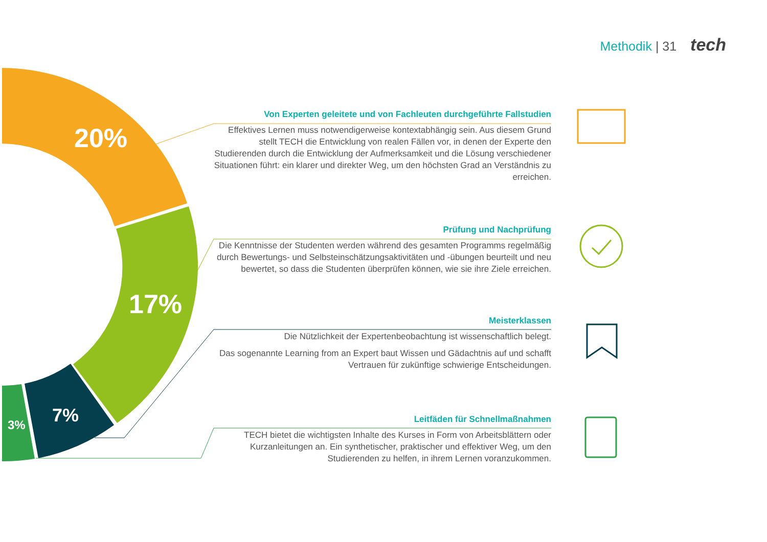Methodik | 31 tech
20%
17%
7%
3%
Von Experten geleitete und von Fachleuten durchgeführte Fallstudien
Effektives Lernen muss notwendigerweise kontextabhängig sein. Aus diesem Grund stellt TECH die Entwicklung von realen Fällen vor, in denen der Experte den Studierenden durch die Entwicklung der Aufmerksamkeit und die Lösung verschiedener Situationen führt: ein klarer und direkter Weg, um den höchsten Grad an Verständnis zu erreichen.
Prüfung und Nachprüfung
Die Kenntnisse der Studenten werden während des gesamten Programms regelmäßig durch Bewertungs- und Selbsteinschätzungsaktivitäten und -übungen beurteilt und neu bewertet, so dass die Studenten überprüfen können, wie sie ihre Ziele erreichen.
Meisterklassen
Die Nützlichkeit der Expertenbeobachtung ist wissenschaftlich belegt.
Das sogenannte Learning from an Expert baut Wissen und Gädachtnis auf und schafft Vertrauen für zukünftige schwierige Entscheidungen.
Leitfäden für Schnellmaßnahmen
TECH bietet die wichtigsten Inhalte des Kurses in Form von Arbeitsblättern oder Kurzanleitungen an. Ein synthetischer, praktischer und effektiver Weg, um den Studierenden zu helfen, in ihrem Lernen voranzukommen.